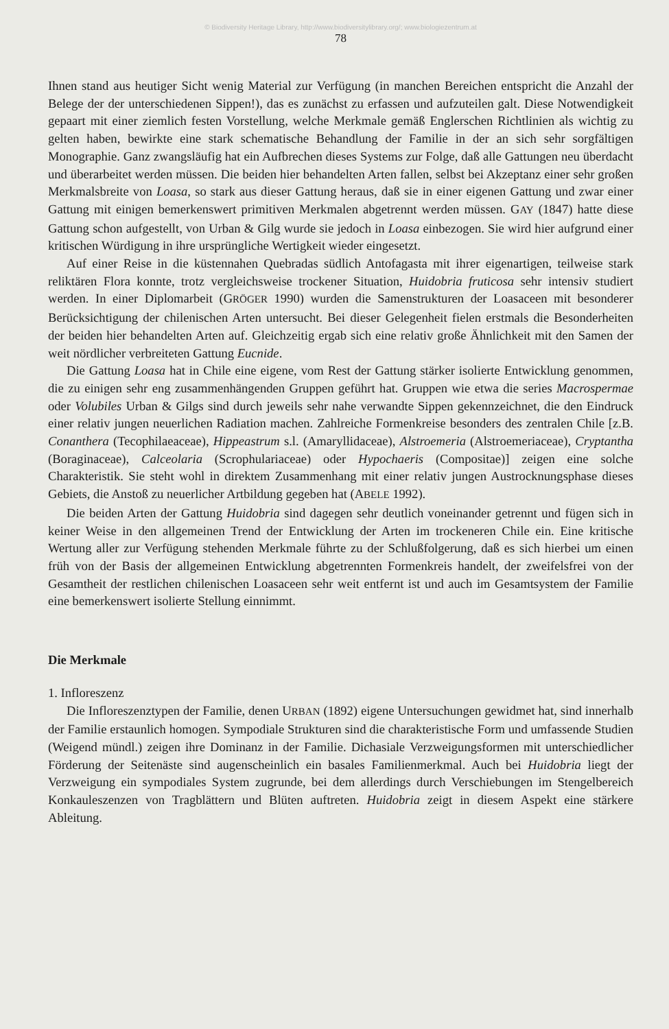© Biodiversity Heritage Library, http://www.biodiversitylibrary.org/; www.biologiezentrum.at
78
Ihnen stand aus heutiger Sicht wenig Material zur Verfügung (in manchen Bereichen entspricht die Anzahl der Belege der der unterschiedenen Sippen!), das es zunächst zu erfassen und aufzuteilen galt. Diese Notwendigkeit gepaart mit einer ziemlich festen Vorstellung, welche Merkmale gemäß Englerschen Richtlinien als wichtig zu gelten haben, bewirkte eine stark schematische Behandlung der Familie in der an sich sehr sorgfältigen Monographie. Ganz zwangsläufig hat ein Aufbrechen dieses Systems zur Folge, daß alle Gattungen neu überdacht und überarbeitet werden müssen. Die beiden hier behandelten Arten fallen, selbst bei Akzeptanz einer sehr großen Merkmalsbreite von Loasa, so stark aus dieser Gattung heraus, daß sie in einer eigenen Gattung und zwar einer Gattung mit einigen bemerkenswert primitiven Merkmalen abgetrennt werden müssen. GAY (1847) hatte diese Gattung schon aufgestellt, von Urban & Gilg wurde sie jedoch in Loasa einbezogen. Sie wird hier aufgrund einer kritischen Würdigung in ihre ursprüngliche Wertigkeit wieder eingesetzt.
Auf einer Reise in die küstennahen Quebradas südlich Antofagasta mit ihrer eigenartigen, teilweise stark reliktären Flora konnte, trotz vergleichsweise trockener Situation, Huidobria fruticosa sehr intensiv studiert werden. In einer Diplomarbeit (GRÖGER 1990) wurden die Samenstrukturen der Loasaceen mit besonderer Berücksichtigung der chilenischen Arten untersucht. Bei dieser Gelegenheit fielen erstmals die Besonderheiten der beiden hier behandelten Arten auf. Gleichzeitig ergab sich eine relativ große Ähnlichkeit mit den Samen der weit nördlicher verbreiteten Gattung Eucnide.
Die Gattung Loasa hat in Chile eine eigene, vom Rest der Gattung stärker isolierte Entwicklung genommen, die zu einigen sehr eng zusammenhängenden Gruppen geführt hat. Gruppen wie etwa die series Macrospermae oder Volubiles Urban & Gilgs sind durch jeweils sehr nahe verwandte Sippen gekennzeichnet, die den Eindruck einer relativ jungen neuerlichen Radiation machen. Zahlreiche Formenkreise besonders des zentralen Chile [z.B. Conanthera (Tecophilaeaceae), Hippeastrum s.l. (Amaryllidaceae), Alstroemeria (Alstroemeriaceae), Cryptantha (Boraginaceae), Calceolaria (Scrophulariaceae) oder Hypochaeris (Compositae)] zeigen eine solche Charakteristik. Sie steht wohl in direktem Zusammenhang mit einer relativ jungen Austrocknungsphase dieses Gebiets, die Anstoß zu neuerlicher Artbildung gegeben hat (ABELE 1992).
Die beiden Arten der Gattung Huidobria sind dagegen sehr deutlich voneinander getrennt und fügen sich in keiner Weise in den allgemeinen Trend der Entwicklung der Arten im trockeneren Chile ein. Eine kritische Wertung aller zur Verfügung stehenden Merkmale führte zu der Schlußfolgerung, daß es sich hierbei um einen früh von der Basis der allgemeinen Entwicklung abgetrennten Formenkreis handelt, der zweifelsfrei von der Gesamtheit der restlichen chilenischen Loasaceen sehr weit entfernt ist und auch im Gesamtsystem der Familie eine bemerkenswert isolierte Stellung einnimmt.
Die Merkmale
1. Infloreszenz
Die Infloreszenztypen der Familie, denen URBAN (1892) eigene Untersuchungen gewidmet hat, sind innerhalb der Familie erstaunlich homogen. Sympodiale Strukturen sind die charakteristische Form und umfassende Studien (Weigend mündl.) zeigen ihre Dominanz in der Familie. Dichasiale Verzweigungsformen mit unterschiedlicher Förderung der Seitenäste sind augenscheinlich ein basales Familienmerkmal. Auch bei Huidobria liegt der Verzweigung ein sympodiales System zugrunde, bei dem allerdings durch Verschiebungen im Stengelbereich Konkauleszenzen von Tragblättern und Blüten auftreten. Huidobria zeigt in diesem Aspekt eine stärkere Ableitung.